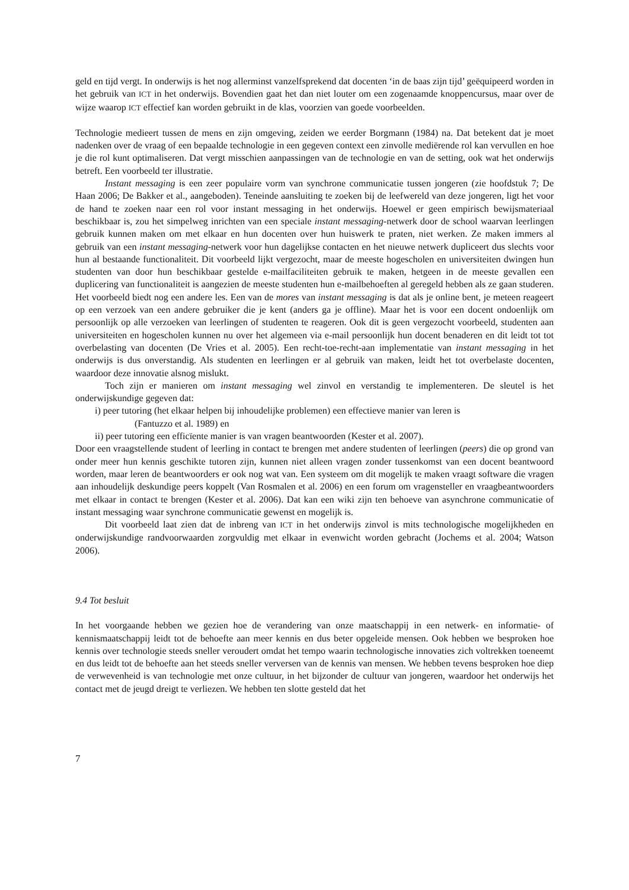geld en tijd vergt. In onderwijs is het nog allerminst vanzelfsprekend dat docenten ‘in de baas zijn tijd’ geëquipeerd worden in het gebruik van ICT in het onderwijs. Bovendien gaat het dan niet louter om een zogenaamde knoppencursus, maar over de wijze waarop ICT effectief kan worden gebruikt in de klas, voorzien van goede voorbeelden.
Technologie medieert tussen de mens en zijn omgeving, zeiden we eerder Borgmann (1984) na. Dat betekent dat je moet nadenken over de vraag of een bepaalde technologie in een gegeven context een zinvolle mediërende rol kan vervullen en hoe je die rol kunt optimaliseren. Dat vergt misschien aanpassingen van de technologie en van de setting, ook wat het onderwijs betreft. Een voorbeeld ter illustratie.
Instant messaging is een zeer populaire vorm van synchrone communicatie tussen jongeren (zie hoofdstuk 7; De Haan 2006; De Bakker et al., aangeboden). Teneinde aansluiting te zoeken bij de leefwereld van deze jongeren, ligt het voor de hand te zoeken naar een rol voor instant messaging in het onderwijs. Hoewel er geen empirisch bewijsmateriaal beschikbaar is, zou het simpelweg inrichten van een speciale instant messaging-netwerk door de school waarvan leerlingen gebruik kunnen maken om met elkaar en hun docenten over hun huiswerk te praten, niet werken. Ze maken immers al gebruik van een instant messaging-netwerk voor hun dagelijkse contacten en het nieuwe netwerk dupliceert dus slechts voor hun al bestaande functionaliteit. Dit voorbeeld lijkt vergezocht, maar de meeste hogescholen en universiteiten dwingen hun studenten van door hun beschikbaar gestelde e-mailfaciliteiten gebruik te maken, hetgeen in de meeste gevallen een duplicering van functionaliteit is aangezien de meeste studenten hun e-mailbehoeften al geregeld hebben als ze gaan studeren. Het voorbeeld biedt nog een andere les. Een van de mores van instant messaging is dat als je online bent, je meteen reageert op een verzoek van een andere gebruiker die je kent (anders ga je offline). Maar het is voor een docent ondoenlijk om persoonlijk op alle verzoeken van leerlingen of studenten te reageren. Ook dit is geen vergezocht voorbeeld, studenten aan universiteiten en hogescholen kunnen nu over het algemeen via e-mail persoonlijk hun docent benaderen en dit leidt tot tot overbelasting van docenten (De Vries et al. 2005). Een recht-toe-recht-aan implementatie van instant messaging in het onderwijs is dus onverstandig. Als studenten en leerlingen er al gebruik van maken, leidt het tot overbelaste docenten, waardoor deze innovatie alsnog mislukt.
Toch zijn er manieren om instant messaging wel zinvol en verstandig te implementeren. De sleutel is het onderwijskundige gegeven dat:
i) peer tutoring (het elkaar helpen bij inhoudelijke problemen) een effectieve manier van leren is
(Fantuzzo et al. 1989) en
ii) peer tutoring een efficïente manier is van vragen beantwoorden (Kester et al. 2007).
Door een vraagstellende student of leerling in contact te brengen met andere studenten of leerlingen (peers) die op grond van onder meer hun kennis geschikte tutoren zijn, kunnen niet alleen vragen zonder tussenkomst van een docent beantwoord worden, maar leren de beantwoorders er ook nog wat van. Een systeem om dit mogelijk te maken vraagt software die vragen aan inhoudelijk deskundige peers koppelt (Van Rosmalen et al. 2006) en een forum om vragensteller en vraagbeantwoorders met elkaar in contact te brengen (Kester et al. 2006). Dat kan een wiki zijn ten behoeve van asynchrone communicatie of instant messaging waar synchrone communicatie gewenst en mogelijk is.
Dit voorbeeld laat zien dat de inbreng van ICT in het onderwijs zinvol is mits technologische mogelijkheden en onderwijskundige randvoorwaarden zorgvuldig met elkaar in evenwicht worden gebracht (Jochems et al. 2004; Watson 2006).
9.4 Tot besluit
In het voorgaande hebben we gezien hoe de verandering van onze maatschappij in een netwerk- en informatie- of kennismaatschappij leidt tot de behoefte aan meer kennis en dus beter opgeleide mensen. Ook hebben we besproken hoe kennis over technologie steeds sneller veroudert omdat het tempo waarin technologische innovaties zich voltrekken toeneemt en dus leidt tot de behoefte aan het steeds sneller verversen van de kennis van mensen. We hebben tevens besproken hoe diep de verwevenheid is van technologie met onze cultuur, in het bijzonder de cultuur van jongeren, waardoor het onderwijs het contact met de jeugd dreigt te verliezen. We hebben ten slotte gesteld dat het
7